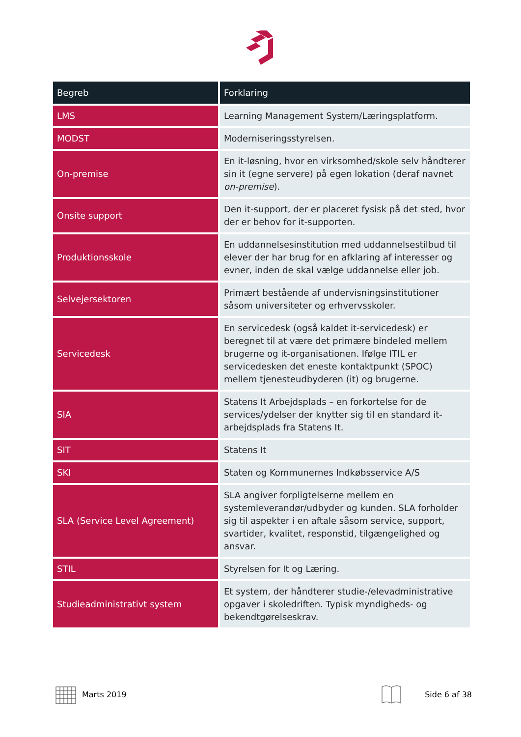| Begreb | Forklaring |
| --- | --- |
| LMS | Learning Management System/Læringsplatform. |
| MODST | Moderniseringsstyrelsen. |
| On-premise | En it-løsning, hvor en virksomhed/skole selv håndterer sin it (egne servere) på egen lokation (deraf navnet on-premise ). |
| Onsite support | Den it-support, der er placeret fysisk på det sted, hvor der er behov for it-supporten. |
| Produktionsskole | En uddannelsesinstitution med uddannelsestilbud til elever der har brug for en afklaring af interesser og evner, inden de skal vælge uddannelse eller job. |
| Selvejersektoren | Primært bestående af undervisningsinstitutioner såsom universiteter og erhvervsskoler. |
| Servicedesk | En servicedesk (også kaldet it-servicedesk) er beregnet til at være det primære bindeled mellem brugerne og it-organisationen. Ifølge ITIL er servicedesken det eneste kontaktpunkt (SPOC) mellem tjenesteudbyderen (it) og brugerne. |
| SIA | Statens It Arbejdsplads – en forkortelse for de services/ydelser der knytter sig til en standard it-arbejdsplads fra Statens It. |
| SIT | Statens It |
| SKI | Staten og Kommunernes Indkøbsservice A/S |
| SLA (Service Level Agreement) | SLA angiver forpligtelserne mellem en systemleverandør/udbyder og kunden. SLA forholder sig til aspekter i en aftale såsom service, support, svartider, kvalitet, responstid, tilgængelighed og ansvar. |
| STIL | Styrelsen for It og Læring. |
| Studieadministrativt system | Et system, der håndterer studie-/elevadministrative opgaver i skoledriften. Typisk myndigheds- og bekendtgørelseskrav. |
Marts 2019 Side 6 af 38